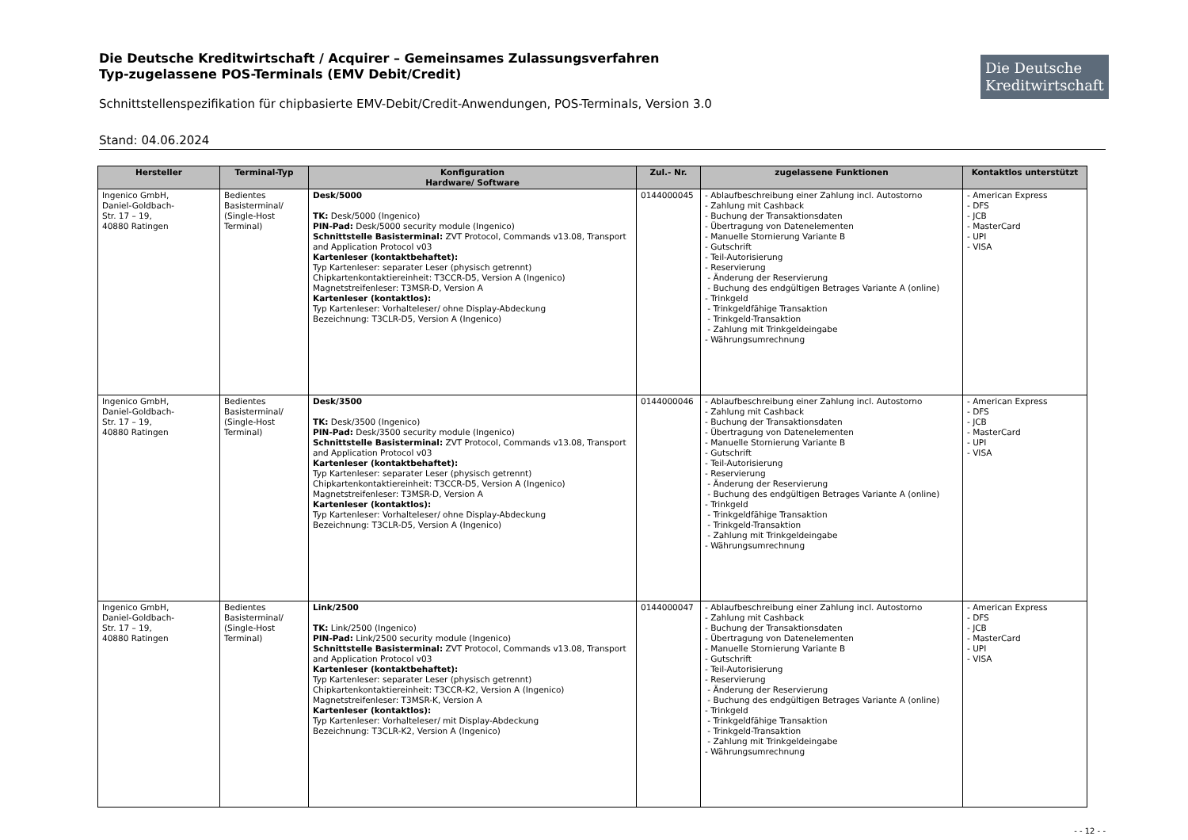Die Deutsche Kreditwirtschaft
Die Deutsche Kreditwirtschaft / Acquirer – Gemeinsames Zulassungsverfahren
Typ-zugelassene POS-Terminals (EMV Debit/Credit)
Schnittstellenspezifikation für chipbasierte EMV-Debit/Credit-Anwendungen, POS-Terminals, Version 3.0
Stand: 04.06.2024
| Hersteller | Terminal-Typ | Konfiguration Hardware/ Software | Zul.- Nr. | zugelassene Funktionen | Kontaktlos unterstützt |
| --- | --- | --- | --- | --- | --- |
| Ingenico GmbH, Daniel-Goldbach- Str. 17 – 19, 40880 Ratingen | Bedientes Basisterminal/ (Single-Host Terminal) | Desk/5000 TK: Desk/5000 (Ingenico) PIN-Pad: Desk/5000 security module (Ingenico) Schnittstelle Basisterminal: ZVT Protocol, Commands v13.08, Transport and Application Protocol v03 Kartenleser (kontaktbehaftet): Typ Kartenleser: separater Leser (physisch getrennt) Chipkartenkontaktiereinheit: T3CCR-D5, Version A (Ingenico) Magnetstreifenleser: T3MSR-D, Version A Kartenleser (kontaktlos): Typ Kartenleser: Vorhalteleser/ ohne Display-Abdeckung Bezeichnung: T3CLR-D5, Version A (Ingenico) | 0144000045 | - Ablaufbeschreibung einer Zahlung incl. Autostorno - Zahlung mit Cashback - Buchung der Transaktionsdaten - Übertragung von Datenelementen - Manuelle Stornierung Variante B - Gutschrift - Teil-Autorisierung - Reservierung - Änderung der Reservierung - Buchung des endgültigen Betrages Variante A (online) - Trinkgeld - Trinkgeldfähige Transaktion - Trinkgeld-Transaktion - Zahlung mit Trinkgeldeingabe - Währungsumrechnung | - American Express - DFS - JCB - MasterCard - UPI - VISA |
| Ingenico GmbH, Daniel-Goldbach- Str. 17 – 19, 40880 Ratingen | Bedientes Basisterminal/ (Single-Host Terminal) | Desk/3500 TK: Desk/3500 (Ingenico) PIN-Pad: Desk/3500 security module (Ingenico) Schnittstelle Basisterminal: ZVT Protocol, Commands v13.08, Transport and Application Protocol v03 Kartenleser (kontaktbehaftet): Typ Kartenleser: separater Leser (physisch getrennt) Chipkartenkontaktiereinheit: T3CCR-D5, Version A (Ingenico) Magnetstreifenleser: T3MSR-D, Version A Kartenleser (kontaktlos): Typ Kartenleser: Vorhalteleser/ ohne Display-Abdeckung Bezeichnung: T3CLR-D5, Version A (Ingenico) | 0144000046 | - Ablaufbeschreibung einer Zahlung incl. Autostorno - Zahlung mit Cashback - Buchung der Transaktionsdaten - Übertragung von Datenelementen - Manuelle Stornierung Variante B - Gutschrift - Teil-Autorisierung - Reservierung - Änderung der Reservierung - Buchung des endgültigen Betrages Variante A (online) - Trinkgeld - Trinkgeldfähige Transaktion - Trinkgeld-Transaktion - Zahlung mit Trinkgeldeingabe - Währungsumrechnung | - American Express - DFS - JCB - MasterCard - UPI - VISA |
| Ingenico GmbH, Daniel-Goldbach- Str. 17 – 19, 40880 Ratingen | Bedientes Basisterminal/ (Single-Host Terminal) | Link/2500 TK: Link/2500 (Ingenico) PIN-Pad: Link/2500 security module (Ingenico) Schnittstelle Basisterminal: ZVT Protocol, Commands v13.08, Transport and Application Protocol v03 Kartenleser (kontaktbehaftet): Typ Kartenleser: separater Leser (physisch getrennt) Chipkartenkontaktiereinheit: T3CCR-K2, Version A (Ingenico) Magnetstreifenleser: T3MSR-K, Version A Kartenleser (kontaktlos): Typ Kartenleser: Vorhalteleser/ mit Display-Abdeckung Bezeichnung: T3CLR-K2, Version A (Ingenico) | 0144000047 | - Ablaufbeschreibung einer Zahlung incl. Autostorno - Zahlung mit Cashback - Buchung der Transaktionsdaten - Übertragung von Datenelementen - Manuelle Stornierung Variante B - Gutschrift - Teil-Autorisierung - Reservierung - Änderung der Reservierung - Buchung des endgültigen Betrages Variante A (online) - Trinkgeld - Trinkgeldfähige Transaktion - Trinkgeld-Transaktion - Zahlung mit Trinkgeldeingabe - Währungsumrechnung | - American Express - DFS - JCB - MasterCard - UPI - VISA |
- - 12 - -